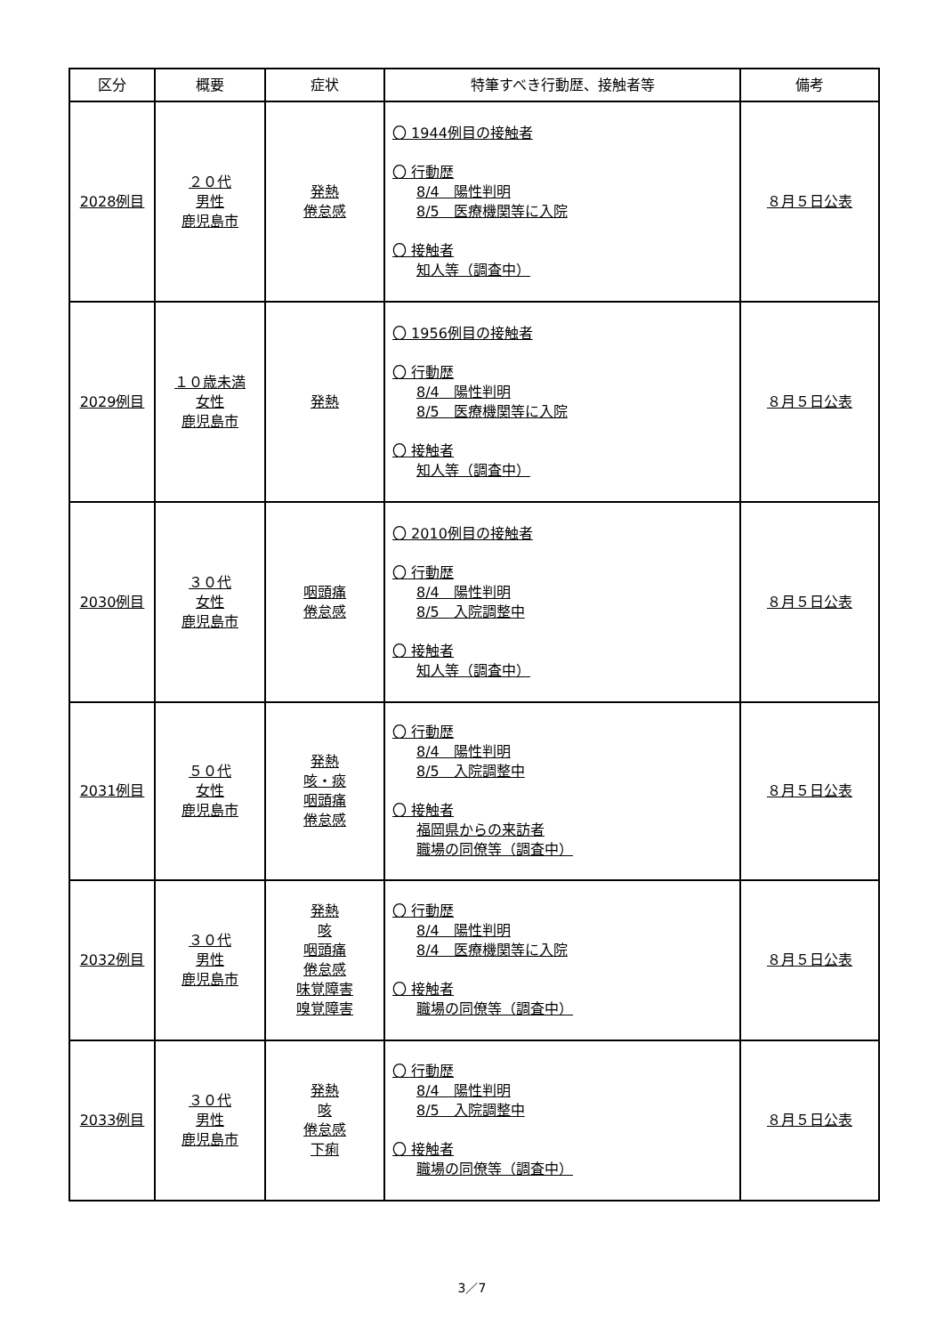| 区分 | 概要 | 症状 | 特筆すべき行動歴、接触者等 | 備考 |
| --- | --- | --- | --- | --- |
| 2028例目 | ２０代 男性 鹿児島市 | 発熱 倦怠感 | 〇 1944例目の接触者 〇 行動歴 8/4 陽性判明 8/5 医療機関等に入院 〇 接触者 知人等（調査中） | ８月５日公表 |
| 2029例目 | １０歳未満 女性 鹿児島市 | 発熱 | 〇 1956例目の接触者 〇 行動歴 8/4 陽性判明 8/5 医療機関等に入院 〇 接触者 知人等（調査中） | ８月５日公表 |
| 2030例目 | ３０代 女性 鹿児島市 | 咽頭痛 倦怠感 | 〇 2010例目の接触者 〇 行動歴 8/4 陽性判明 8/5 入院調整中 〇 接触者 知人等（調査中） | ８月５日公表 |
| 2031例目 | ５０代 女性 鹿児島市 | 発熱 咳・痰 咽頭痛 倦怠感 | 〇 行動歴 8/4 陽性判明 8/5 入院調整中 〇 接触者 福岡県からの来訪者 職場の同僚等（調査中） | ８月５日公表 |
| 2032例目 | ３０代 男性 鹿児島市 | 発熱 咳 咽頭痛 倦怠感 味覚障害 嗅覚障害 | 〇 行動歴 8/4 陽性判明 8/4 医療機関等に入院 〇 接触者 職場の同僚等（調査中） | ８月５日公表 |
| 2033例目 | ３０代 男性 鹿児島市 | 発熱 咳 倦怠感 下痢 | 〇 行動歴 8/4 陽性判明 8/5 入院調整中 〇 接触者 職場の同僚等（調査中） | ８月５日公表 |
3／7